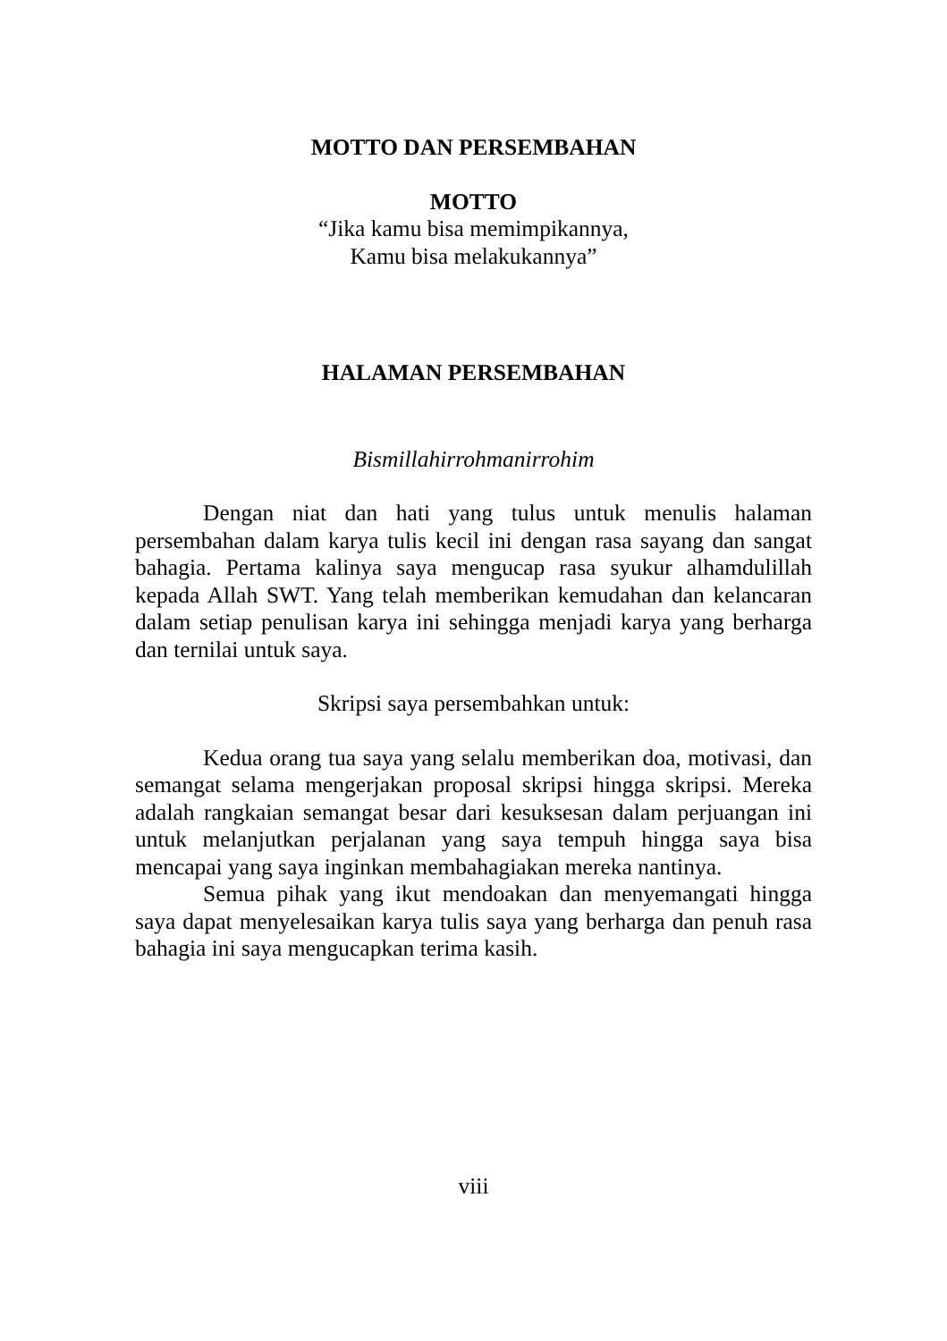MOTTO DAN PERSEMBAHAN
MOTTO
“Jika kamu bisa memimpikannya,
Kamu bisa melakukannya”
HALAMAN PERSEMBAHAN
Bismillahirrohmanirrohim
Dengan niat dan hati yang tulus untuk menulis halaman persembahan dalam karya tulis kecil ini dengan rasa sayang dan sangat bahagia. Pertama kalinya saya mengucap rasa syukur alhamdulillah kepada Allah SWT. Yang telah memberikan kemudahan dan kelancaran dalam setiap penulisan karya ini sehingga menjadi karya yang berharga dan ternilai untuk saya.
Skripsi saya persembahkan untuk:
Kedua orang tua saya yang selalu memberikan doa, motivasi, dan semangat selama mengerjakan proposal skripsi hingga skripsi. Mereka adalah rangkaian semangat besar dari kesuksesan dalam perjuangan ini untuk melanjutkan perjalanan yang saya tempuh hingga saya bisa mencapai yang saya inginkan membahagiakan mereka nantinya.
Semua pihak yang ikut mendoakan dan menyemangati hingga saya dapat menyelesaikan karya tulis saya yang berharga dan penuh rasa bahagia ini saya mengucapkan terima kasih.
viii